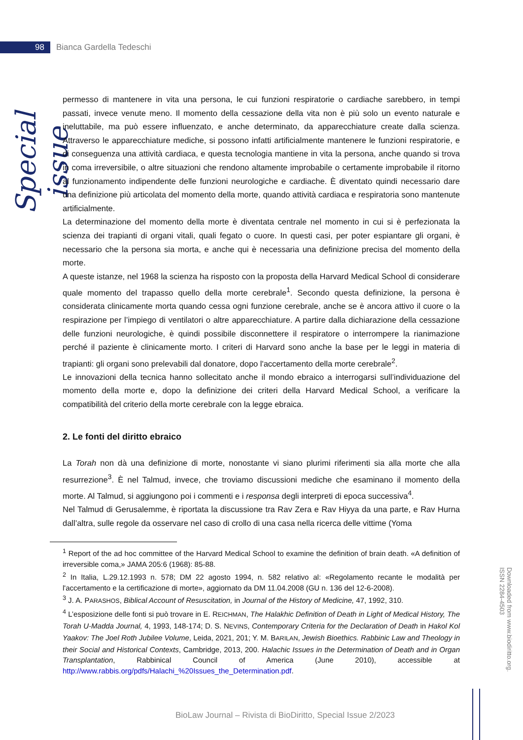98
Bianca Gardella Tedeschi
Special issue
permesso di mantenere in vita una persona, le cui funzioni respiratorie o cardiache sarebbero, in tempi passati, invece venute meno. Il momento della cessazione della vita non è più solo un evento naturale e ineluttabile, ma può essere influenzato, e anche determinato, da apparecchiature create dalla scienza. Attraverso le apparecchiature mediche, si possono infatti artificialmente mantenere le funzioni respiratorie, e di conseguenza una attività cardiaca, e questa tecnologia mantiene in vita la persona, anche quando si trova in coma irreversibile, o altre situazioni che rendono altamente improbabile o certamente improbabile il ritorno al funzionamento indipendente delle funzioni neurologiche e cardiache. È diventato quindi necessario dare una definizione più articolata del momento della morte, quando attività cardiaca e respiratoria sono mantenute artificialmente.
La determinazione del momento della morte è diventata centrale nel momento in cui si è perfezionata la scienza dei trapianti di organi vitali, quali fegato o cuore. In questi casi, per poter espiantare gli organi, è necessario che la persona sia morta, e anche qui è necessaria una definizione precisa del momento della morte.
A queste istanze, nel 1968 la scienza ha risposto con la proposta della Harvard Medical School di considerare quale momento del trapasso quello della morte cerebrale<sup>1</sup>. Secondo questa definizione, la persona è considerata clinicamente morta quando cessa ogni funzione cerebrale, anche se è ancora attivo il cuore o la respirazione per l’impiego di ventilatori o altre apparecchiature. A partire dalla dichiarazione della cessazione delle funzioni neurologiche, è quindi possibile disconnettere il respiratore o interrompere la rianimazione perché il paziente è clinicamente morto. I criteri di Harvard sono anche la base per le leggi in materia di trapianti: gli organi sono prelevabili dal donatore, dopo l'accertamento della morte cerebrale<sup>2</sup>.
Le innovazioni della tecnica hanno sollecitato anche il mondo ebraico a interrogarsi sull’individuazione del momento della morte e, dopo la definizione dei criteri della Harvard Medical School, a verificare la compatibilità del criterio della morte cerebrale con la legge ebraica.
2. Le fonti del diritto ebraico
La Torah non dà una definizione di morte, nonostante vi siano plurimi riferimenti sia alla morte che alla resurrezione<sup>3</sup>. È nel Talmud, invece, che troviamo discussioni mediche che esaminano il momento della morte. Al Talmud, si aggiungono poi i commenti e i responsa degli interpreti di epoca successiva<sup>4</sup>.
Nel Talmud di Gerusalemme, è riportata la discussione tra Rav Zera e Rav Hiyya da una parte, e Rav Hurna dall’altra, sulle regole da osservare nel caso di crollo di una casa nella ricerca delle vittime (Yoma
<sup>1</sup> Report of the ad hoc committee of the Harvard Medical School to examine the definition of brain death. «A definition of irreversible coma,» JAMA 205:6 (1968): 85-88.
<sup>2</sup> In Italia, L.29.12.1993 n. 578; DM 22 agosto 1994, n. 582 relativo al: «Regolamento recante le modalità per l'accertamento e la certificazione di morte», aggiornato da DM 11.04.2008 (GU n. 136 del 12-6-2008).
<sup>3</sup> J. A. PARASHOS, Biblical Account of Resuscitation, in Journal of the History of Medicine, 47, 1992, 310.
<sup>4</sup> L’esposizione delle fonti si può trovare in E. REICHMAN, The Halakhic Definition of Death in Light of Medical History, The Torah U-Madda Journal, 4, 1993, 148-174; D. S. NEVINS, Contemporary Criteria for the Declaration of Death in Hakol Kol Yaakov: The Joel Roth Jubilee Volume, Leida, 2021, 201; Y. M. BARILAN, Jewish Bioethics. Rabbinic Law and Theology in their Social and Historical Contexts, Cambridge, 2013, 200. Halachic Issues in the Determination of Death and in Organ Transplantation, Rabbinical Council of America (June 2010), accessible at http://www.rabbis.org/pdfs/Halachi_%20Issues_the_Determination.pdf.
Downloaded from www.biodiritto.org.
ISSN 2284-4503
BioLaw Journal – Rivista di BioDiritto, Special Issue 2/2023